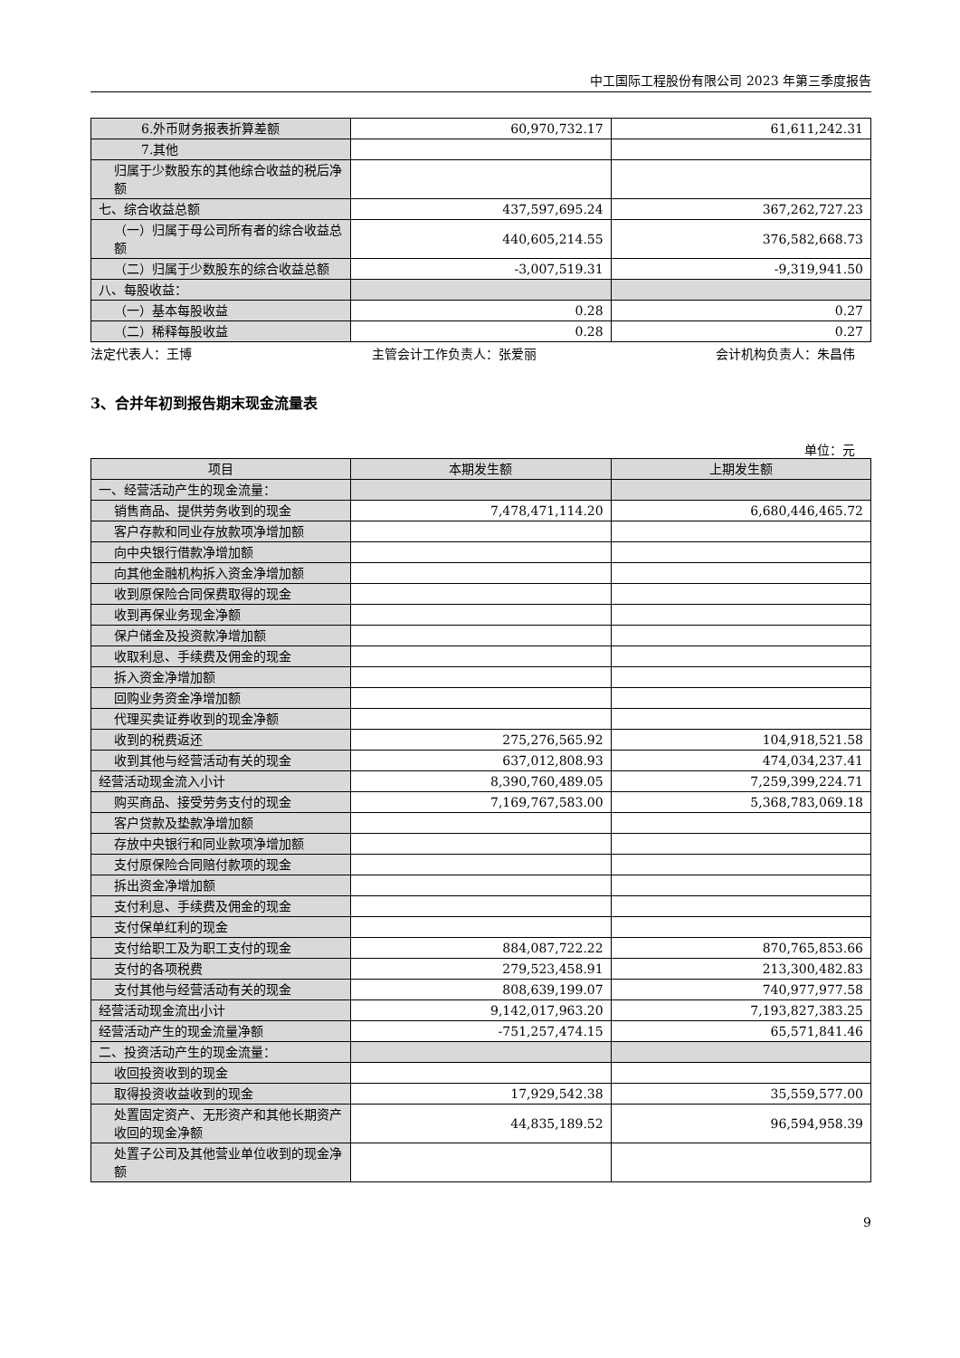中工国际工程股份有限公司 2023 年第三季度报告
| 6.外币财务报表折算差额 | 60,970,732.17 | 61,611,242.31 |
| 7.其他 | | |
| 归属于少数股东的其他综合收益的税后净额 | | |
| 七、综合收益总额 | 437,597,695.24 | 367,262,727.23 |
| （一）归属于母公司所有者的综合收益总额 | 440,605,214.55 | 376,582,668.73 |
| （二）归属于少数股东的综合收益总额 | -3,007,519.31 | -9,319,941.50 |
| 八、每股收益： | | |
| （一）基本每股收益 | 0.28 | 0.27 |
| （二）稀释每股收益 | 0.28 | 0.27 |
法定代表人：王博 主管会计工作负责人：张爱丽 会计机构负责人：朱昌伟
3、合并年初到报告期末现金流量表
单位：元
| 项目 | 本期发生额 | 上期发生额 |
| --- | --- | --- |
| 一、经营活动产生的现金流量： | | |
| 销售商品、提供劳务收到的现金 | 7,478,471,114.20 | 6,680,446,465.72 |
| 客户存款和同业存放款项净增加额 | | |
| 向中央银行借款净增加额 | | |
| 向其他金融机构拆入资金净增加额 | | |
| 收到原保险合同保费取得的现金 | | |
| 收到再保业务现金净额 | | |
| 保户储金及投资款净增加额 | | |
| 收取利息、手续费及佣金的现金 | | |
| 拆入资金净增加额 | | |
| 回购业务资金净增加额 | | |
| 代理买卖证券收到的现金净额 | | |
| 收到的税费返还 | 275,276,565.92 | 104,918,521.58 |
| 收到其他与经营活动有关的现金 | 637,012,808.93 | 474,034,237.41 |
| 经营活动现金流入小计 | 8,390,760,489.05 | 7,259,399,224.71 |
| 购买商品、接受劳务支付的现金 | 7,169,767,583.00 | 5,368,783,069.18 |
| 客户贷款及垫款净增加额 | | |
| 存放中央银行和同业款项净增加额 | | |
| 支付原保险合同赔付款项的现金 | | |
| 拆出资金净增加额 | | |
| 支付利息、手续费及佣金的现金 | | |
| 支付保单红利的现金 | | |
| 支付给职工及为职工支付的现金 | 884,087,722.22 | 870,765,853.66 |
| 支付的各项税费 | 279,523,458.91 | 213,300,482.83 |
| 支付其他与经营活动有关的现金 | 808,639,199.07 | 740,977,977.58 |
| 经营活动现金流出小计 | 9,142,017,963.20 | 7,193,827,383.25 |
| 经营活动产生的现金流量净额 | -751,257,474.15 | 65,571,841.46 |
| 二、投资活动产生的现金流量： | | |
| 收回投资收到的现金 | | |
| 取得投资收益收到的现金 | 17,929,542.38 | 35,559,577.00 |
| 处置固定资产、无形资产和其他长期资产收回的现金净额 | 44,835,189.52 | 96,594,958.39 |
| 处置子公司及其他营业单位收到的现金净额 | | |
9